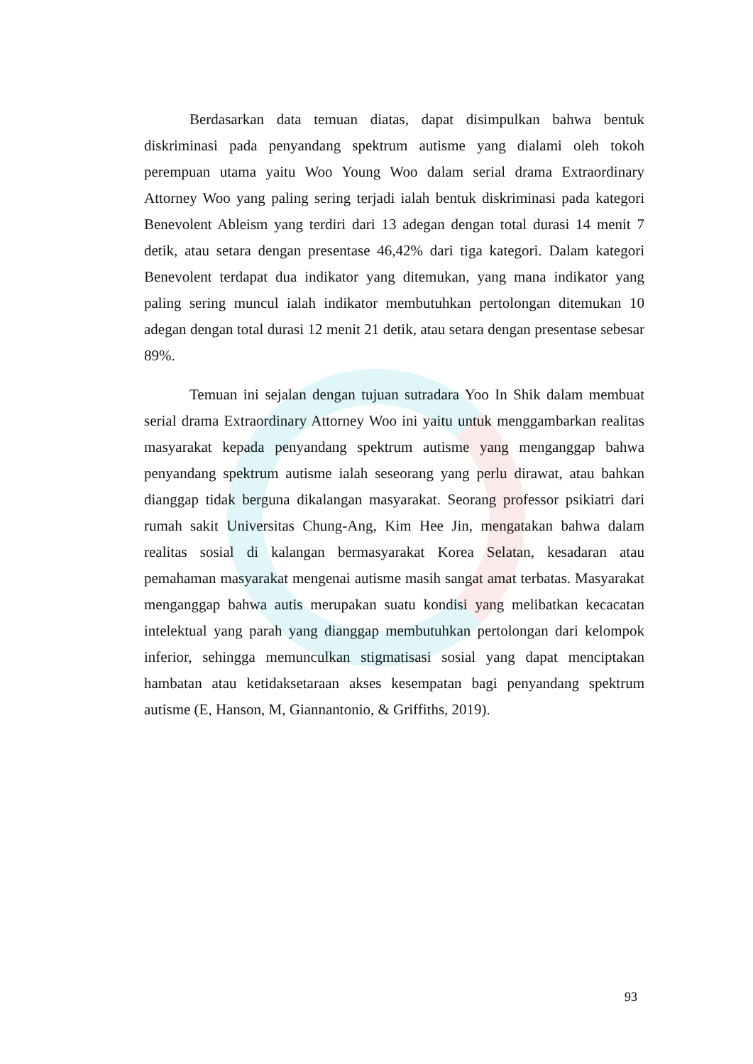Berdasarkan data temuan diatas, dapat disimpulkan bahwa bentuk diskriminasi pada penyandang spektrum autisme yang dialami oleh tokoh perempuan utama yaitu Woo Young Woo dalam serial drama Extraordinary Attorney Woo yang paling sering terjadi ialah bentuk diskriminasi pada kategori Benevolent Ableism yang terdiri dari 13 adegan dengan total durasi 14 menit 7 detik, atau setara dengan presentase 46,42% dari tiga kategori. Dalam kategori Benevolent terdapat dua indikator yang ditemukan, yang mana indikator yang paling sering muncul ialah indikator membutuhkan pertolongan ditemukan 10 adegan dengan total durasi 12 menit 21 detik, atau setara dengan presentase sebesar 89%.
Temuan ini sejalan dengan tujuan sutradara Yoo In Shik dalam membuat serial drama Extraordinary Attorney Woo ini yaitu untuk menggambarkan realitas masyarakat kepada penyandang spektrum autisme yang menganggap bahwa penyandang spektrum autisme ialah seseorang yang perlu dirawat, atau bahkan dianggap tidak berguna dikalangan masyarakat. Seorang professor psikiatri dari rumah sakit Universitas Chung-Ang, Kim Hee Jin, mengatakan bahwa dalam realitas sosial di kalangan bermasyarakat Korea Selatan, kesadaran atau pemahaman masyarakat mengenai autisme masih sangat amat terbatas. Masyarakat menganggap bahwa autis merupakan suatu kondisi yang melibatkan kecacatan intelektual yang parah yang dianggap membutuhkan pertolongan dari kelompok inferior, sehingga memunculkan stigmatisasi sosial yang dapat menciptakan hambatan atau ketidaksetaraan akses kesempatan bagi penyandang spektrum autisme (E, Hanson, M, Giannantonio, & Griffiths, 2019).
93